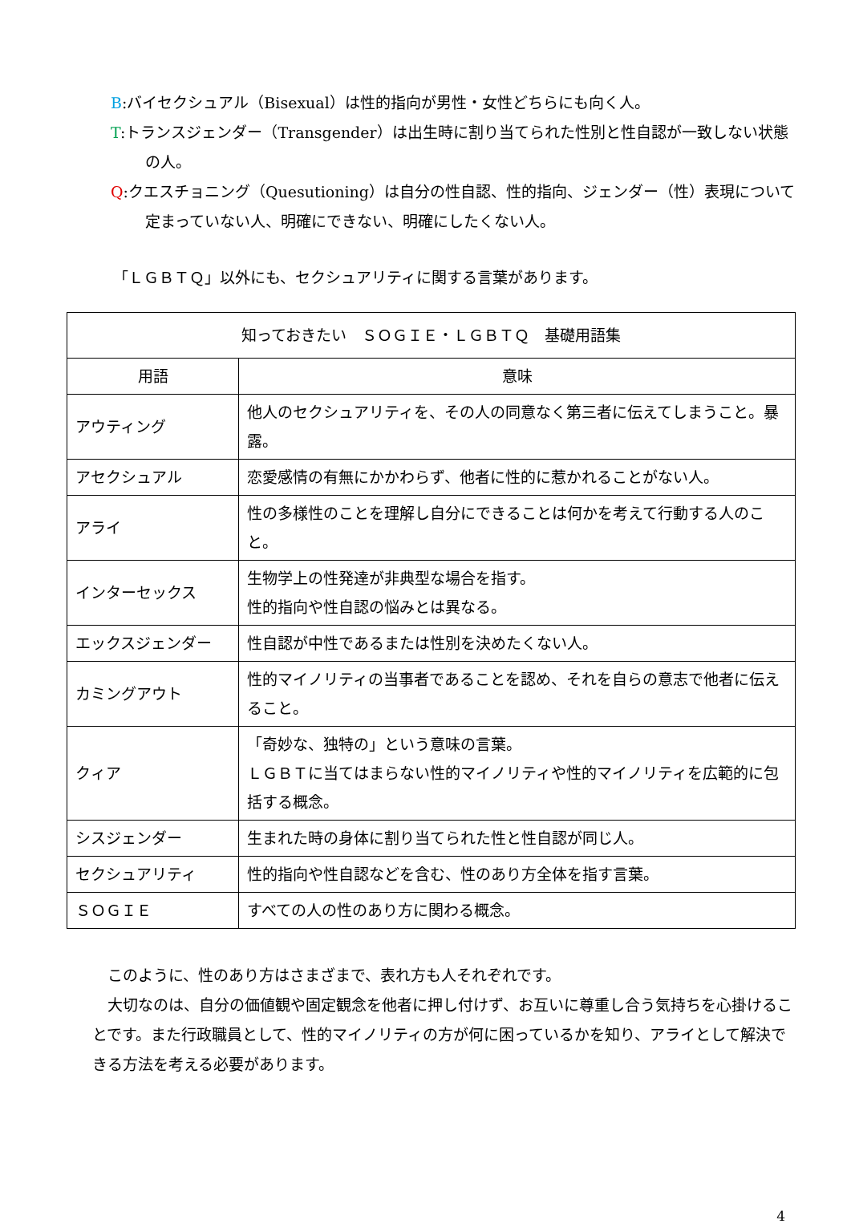B:バイセクシュアル（Bisexual）は性的指向が男性・女性どちらにも向く人。
T:トランスジェンダー（Transgender）は出生時に割り当てられた性別と性自認が一致しない状態の人。
Q:クエスチョニング（Quesutioning）は自分の性自認、性的指向、ジェンダー（性）表現について定まっていない人、明確にできない、明確にしたくない人。
「ＬＧＢＴＱ」以外にも、セクシュアリティに関する言葉があります。
| 知っておきたい ＳＯＧＩＥ・ＬＧＢＴＱ 基礎用語集 | |
| --- | --- |
| 用語 | 意味 |
| アウティング | 他人のセクシュアリティを、その人の同意なく第三者に伝えてしまうこと。暴露。 |
| アセクシュアル | 恋愛感情の有無にかかわらず、他者に性的に惹かれることがない人。 |
| アライ | 性の多様性のことを理解し自分にできることは何かを考えて行動する人のこと。 |
| インターセックス | 生物学上の性発達が非典型な場合を指す。 性的指向や性自認の悩みとは異なる。 |
| エックスジェンダー | 性自認が中性であるまたは性別を決めたくない人。 |
| カミングアウト | 性的マイノリティの当事者であることを認め、それを自らの意志で他者に伝えること。 |
| クィア | 「奇妙な、独特の」という意味の言葉。 ＬＧＢＴに当てはまらない性的マイノリティや性的マイノリティを広範的に包括する概念。 |
| シスジェンダー | 生まれた時の身体に割り当てられた性と性自認が同じ人。 |
| セクシュアリティ | 性的指向や性自認などを含む、性のあり方全体を指す言葉。 |
| ＳＯＧＩＥ | すべての人の性のあり方に関わる概念。 |
　このように、性のあり方はさまざまで、表れ方も人それぞれです。
　大切なのは、自分の価値観や固定観念を他者に押し付けず、お互いに尊重し合う気持ちを心掛けることです。また行政職員として、性的マイノリティの方が何に困っているかを知り、アライとして解決できる方法を考える必要があります。
4